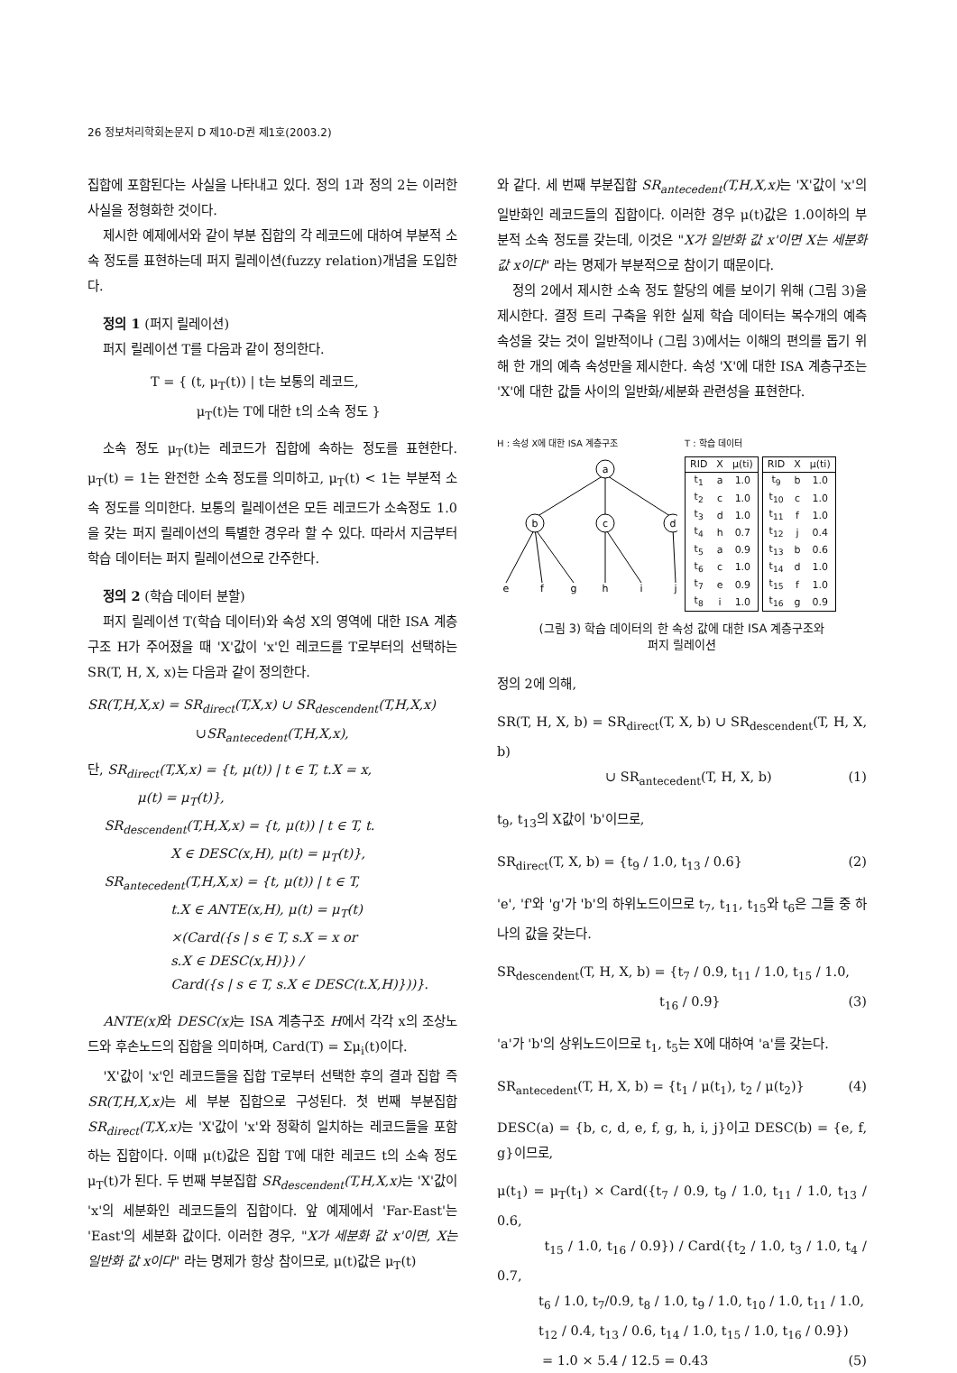26 정보처리학회논문지 D 제10-D권 제1호(2003.2)
집합에 포함된다는 사실을 나타내고 있다. 정의 1과 정의 2는 이러한 사실을 정형화한 것이다.
제시한 예제에서와 같이 부분 집합의 각 레코드에 대하여 부분적 소속 정도를 표현하는데 퍼지 릴레이션(fuzzy relation)개념을 도입한다.
정의 1 (퍼지 릴레이션)
퍼지 릴레이션 T를 다음과 같이 정의한다.
T = { (t, μ<sub>T</sub>(t)) | t는 보통의 레코드,
μ<sub>T</sub>(t)는 T에 대한 t의 소속 정도 }
소속 정도 μ<sub>T</sub>(t)는 레코드가 집합에 속하는 정도를 표현한다. μ<sub>T</sub>(t) = 1는 완전한 소속 정도를 의미하고, μ<sub>T</sub>(t) < 1는 부분적 소속 정도를 의미한다. 보통의 릴레이션은 모든 레코드가 소속정도 1.0을 갖는 퍼지 릴레이션의 특별한 경우라 할 수 있다. 따라서 지금부터 학습 데이터는 퍼지 릴레이션으로 간주한다.
정의 2 (학습 데이터 분할)
퍼지 릴레이션 T(학습 데이터)와 속성 X의 영역에 대한 ISA 계층구조 H가 주어졌을 때 'X'값이 'x'인 레코드를 T로부터의 선택하는 SR(T, H, X, x)는 다음과 같이 정의한다.
SR(T,H,X,x) = SR<sub>direct</sub>(T,X,x) ∪ SR<sub>descendent</sub>(T,H,X,x)
∪SR<sub>antecedent</sub>(T,H,X,x),
단, SR<sub>direct</sub>(T,X,x) = {t, μ(t)) | t ∈ T, t.X = x,
μ(t) = μ<sub>T</sub>(t)},
SR<sub>descendent</sub>(T,H,X,x) = {t, μ(t)) | t ∈ T, t.
X ∈ DESC(x,H), μ(t) = μ<sub>T</sub>(t)},
SR<sub>antecedent</sub>(T,H,X,x) = {t, μ(t)) | t ∈ T,
t.X ∈ ANTE(x,H), μ(t) = μ<sub>T</sub>(t)
×(Card({s | s ∈ T, s.X = x or
s.X ∈ DESC(x,H)}) /
Card({s | s ∈ T, s.X ∈ DESC(t.X,H)}))}.
ANTE(x) 와 DESC(x) 는 ISA 계층구조 H에서 각각 x의 조상노드와 후손노드의 집합을 의미하며, Card(T) = Σμ<sub>i</sub>(t)이다.
'X'값이 'x'인 레코드들을 집합 T로부터 선택한 후의 결과 집합 즉 SR(T,H,X,x) 는 세 부분 집합으로 구성된다. 첫 번째 부분집합 SR<sub>direct</sub>(T,X,x) 는 'X'값이 'x'와 정확히 일치하는 레코드들을 포함하는 집합이다. 이때 μ(t)값은 집합 T에 대한 레코드 t의 소속 정도 μ<sub>T</sub>(t)가 된다. 두 번째 부분집합 SR<sub>descendent</sub>(T,H,X,x) 는 'X'값이 'x'의 세분화인 레코드들의 집합이다. 앞 예제에서 'Far-East'는 'East'의 세분화 값이다. 이러한 경우, "X가 세분화 값 x'이면, X는 일반화 값 x이다" 라는 명제가 항상 참이므로, μ(t)값은 μ<sub>T</sub>(t)
와 같다. 세 번째 부분집합 SR<sub>antecedent</sub>(T,H,X,x) 는 'X'값이 'x'의 일반화인 레코드들의 집합이다. 이러한 경우 μ(t)값은 1.0이하의 부분적 소속 정도를 갖는데, 이것은 "X가 일반화 값 x'이면 X는 세분화 값 x이다" 라는 명제가 부분적으로 참이기 때문이다.
정의 2에서 제시한 소속 정도 할당의 예를 보이기 위해 (그림 3)을 제시한다. 결정 트리 구축을 위한 실제 학습 데이터는 복수개의 예측 속성을 갖는 것이 일반적이나 (그림 3)에서는 이해의 편의를 돕기 위해 한 개의 예측 속성만을 제시한다. 속성 'X'에 대한 ISA 계층구조는 'X'에 대한 값들 사이의 일반화/세분화 관련성을 표현한다.
H : 속성 X에 대한 ISA 계층구조
a
b
c
d
e
f
g
h
i
j
T : 학습 데이터
| RID | X | μ(ti) |
| --- | --- | --- |
| t<sub>1</sub> | a | 1.0 |
| t<sub>2</sub> | c | 1.0 |
| t<sub>3</sub> | d | 1.0 |
| t<sub>4</sub> | h | 0.7 |
| t<sub>5</sub> | a | 0.9 |
| t<sub>6</sub> | c | 1.0 |
| t<sub>7</sub> | e | 0.9 |
| t<sub>8</sub> | i | 1.0 |
| RID | X | μ(ti) |
| --- | --- | --- |
| t<sub>9</sub> | b | 1.0 |
| t<sub>10</sub> | c | 1.0 |
| t<sub>11</sub> | f | 1.0 |
| t<sub>12</sub> | j | 0.4 |
| t<sub>13</sub> | b | 0.6 |
| t<sub>14</sub> | d | 1.0 |
| t<sub>15</sub> | f | 1.0 |
| t<sub>16</sub> | g | 0.9 |
(그림 3) 학습 데이터의 한 속성 값에 대한 ISA 계층구조와
퍼지 릴레이션
정의 2에 의해,
SR(T, H, X, b) = SR<sub>direct</sub>(T, X, b) ∪ SR<sub>descendent</sub>(T, H, X, b)
∪ SR<sub>antecedent</sub>(T, H, X, b) (1)
t<sub>9</sub>, t<sub>13</sub>의 X값이 'b'이므로,
SR<sub>direct</sub>(T, X, b) = {t<sub>9</sub> / 1.0, t<sub>13</sub> / 0.6} (2)
'e', 'f'와 'g'가 'b'의 하위노드이므로 t<sub>7</sub>, t<sub>11</sub>, t<sub>15</sub>와 t<sub>6</sub>은 그들 중 하나의 값을 갖는다.
SR<sub>descendent</sub>(T, H, X, b) = {t<sub>7</sub> / 0.9, t<sub>11</sub> / 1.0, t<sub>15</sub> / 1.0,
t<sub>16</sub> / 0.9} (3)
'a'가 'b'의 상위노드이므로 t<sub>1</sub>, t<sub>5</sub>는 X에 대하여 'a'를 갖는다.
SR<sub>antecedent</sub>(T, H, X, b) = {t<sub>1</sub> / μ(t<sub>1</sub>), t<sub>2</sub> / μ(t<sub>2</sub>)} (4)
DESC(a) = {b, c, d, e, f, g, h, i, j}이고 DESC(b) = {e, f, g}이므로,
μ(t<sub>1</sub>) = μ<sub>T</sub>(t<sub>1</sub>) × Card({t<sub>7</sub> / 0.9, t<sub>9</sub> / 1.0, t<sub>11</sub> / 1.0, t<sub>13</sub> / 0.6,
t<sub>15</sub> / 1.0, t<sub>16</sub> / 0.9}) / Card({t<sub>2</sub> / 1.0, t<sub>3</sub> / 1.0, t<sub>4</sub> / 0.7,
t<sub>6</sub> / 1.0, t<sub>7</sub>/0.9, t<sub>8</sub> / 1.0, t<sub>9</sub> / 1.0, t<sub>10</sub> / 1.0, t<sub>11</sub> / 1.0,
t<sub>12</sub> / 0.4, t<sub>13</sub> / 0.6, t<sub>14</sub> / 1.0, t<sub>15</sub> / 1.0, t<sub>16</sub> / 0.9})
= 1.0 × 5.4 / 12.5 = 0.43 (5)